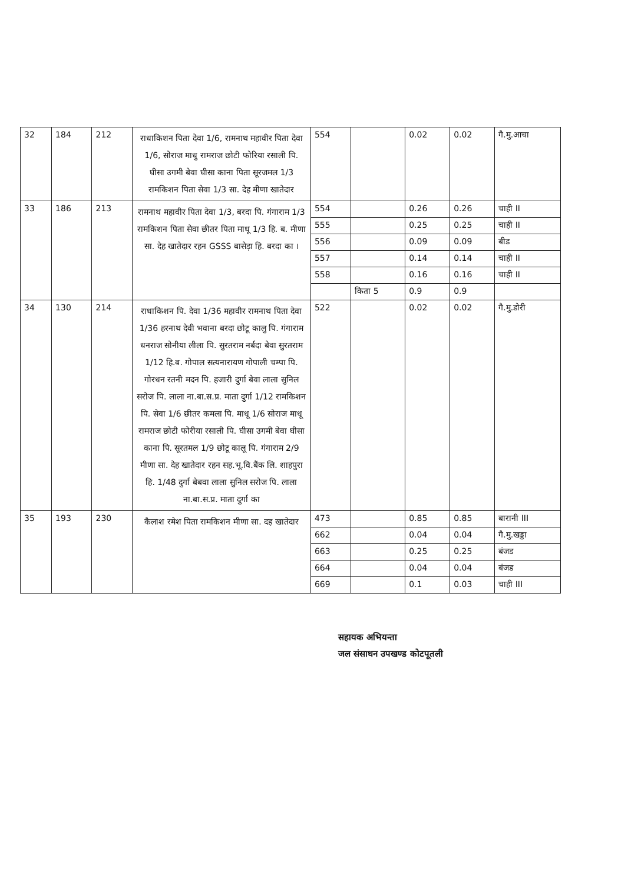| 32 | 184 | 212 | राधाकिशन पिता देवा 1/6, रामनाथ महावीर पिता देवा 1/6, सोराज माधु रामराज छोटी फोरिया रसाली पि. घीसा उगमी बेवा घीसा काना पिता सूरजमल 1/3 रामकिशन पिता सेवा 1/3 सा. देह मीणा खातेदार | 554 | | 0.02 | 0.02 | गै.मु.आचा |
| 33 | 186 | 213 | रामनाथ महावीर पिता देवा 1/3, बरदा पि. गंगाराम 1/3 रामकिशन पिता सेवा छीतर पिता माधू 1/3 हि. ब. मीणा सा. देह खातेदार रहन GSSS बासेड़ा हि. बरदा का । | 554 | | 0.26 | 0.26 | चाही II |
| | | | | 555 | | 0.25 | 0.25 | चाही II |
| | | | | 556 | | 0.09 | 0.09 | बीड |
| | | | | 557 | | 0.14 | 0.14 | चाही II |
| | | | | 558 | | 0.16 | 0.16 | चाही II |
| | | | | | किता 5 | 0.9 | 0.9 | |
| 34 | 130 | 214 | राधाकिशन पि. देवा 1/36 महावीर रामनाथ पिता देवा 1/36 हरनाथ देवी भवाना बरदा छोटू कालु पि. गंगाराम धनराज सोनीया लीला पि. सुरतराम नर्बदा बेवा सुरतराम 1/12 हि.ब. गोपाल सत्यनारायण गोपाली चम्पा पि. गोरधन रतनी मदन पि. हजारी दुर्गा बेवा लाला सुनिल सरोज पि. लाला ना.बा.स.प्र. माता दुर्गा 1/12 रामकिशन पि. सेवा 1/6 छीतर कमला पि. माधू 1/6 सोराज माधू रामराज छोटी फोरीया रसाली पि. घीसा उगमी बेवा घीसा काना पि. सूरतमल 1/9 छोटू कालू पि. गंगाराम 2/9 मीणा सा. देह खातेदार रहन सह.भू.वि.बैंक लि. शाहपुरा हि. 1/48 दुर्गा बेबवा लाला सुनिल सरोज पि. लाला ना.बा.स.प्र. माता दुर्गा का | 522 | | 0.02 | 0.02 | गै.मु.डोरी |
| 35 | 193 | 230 | कैलाश रमेश पिता रामकिशन मीणा सा. दह खातेदार | 473 | | 0.85 | 0.85 | बारानी III |
| | | | | 662 | | 0.04 | 0.04 | गै.मु.खड्डा |
| | | | | 663 | | 0.25 | 0.25 | बंजड |
| | | | | 664 | | 0.04 | 0.04 | बंजड |
| | | | | 669 | | 0.1 | 0.03 | चाही III |
सहायक अभियन्ता
जल संसाधन उपखण्ड कोटपूतली